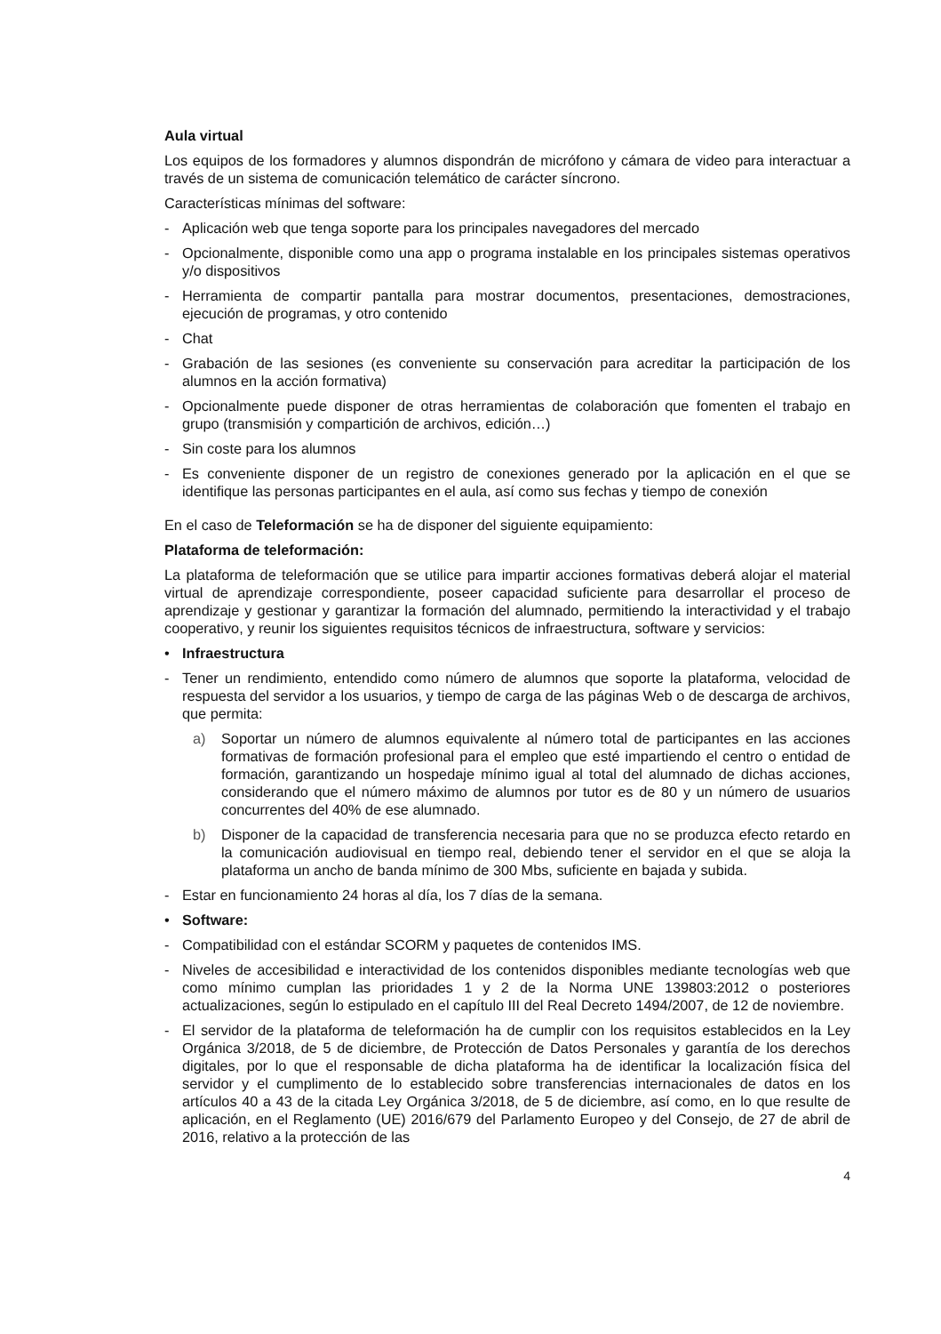Aula virtual
Los equipos de los formadores y alumnos dispondrán de micrófono y cámara de video para interactuar a través de un sistema de comunicación telemático de carácter síncrono.
Características mínimas del software:
- Aplicación web que tenga soporte para los principales navegadores del mercado
- Opcionalmente, disponible como una app o programa instalable en los principales sistemas operativos y/o dispositivos
- Herramienta de compartir pantalla para mostrar documentos, presentaciones, demostraciones, ejecución de programas, y otro contenido
- Chat
- Grabación de las sesiones (es conveniente su conservación para acreditar la participación de los alumnos en la acción formativa)
- Opcionalmente puede disponer de otras herramientas de colaboración que fomenten el trabajo en grupo (transmisión y compartición de archivos, edición…)
- Sin coste para los alumnos
- Es conveniente disponer de un registro de conexiones generado por la aplicación en el que se identifique las personas participantes en el aula, así como sus fechas y tiempo de conexión
En el caso de Teleformación se ha de disponer del siguiente equipamiento:
Plataforma de teleformación:
La plataforma de teleformación que se utilice para impartir acciones formativas deberá alojar el material virtual de aprendizaje correspondiente, poseer capacidad suficiente para desarrollar el proceso de aprendizaje y gestionar y garantizar la formación del alumnado, permitiendo la interactividad y el trabajo cooperativo, y reunir los siguientes requisitos técnicos de infraestructura, software y servicios:
• Infraestructura
- Tener un rendimiento, entendido como número de alumnos que soporte la plataforma, velocidad de respuesta del servidor a los usuarios, y tiempo de carga de las páginas Web o de descarga de archivos, que permita:
a) Soportar un número de alumnos equivalente al número total de participantes en las acciones formativas de formación profesional para el empleo que esté impartiendo el centro o entidad de formación, garantizando un hospedaje mínimo igual al total del alumnado de dichas acciones, considerando que el número máximo de alumnos por tutor es de 80 y un número de usuarios concurrentes del 40% de ese alumnado.
b) Disponer de la capacidad de transferencia necesaria para que no se produzca efecto retardo en la comunicación audiovisual en tiempo real, debiendo tener el servidor en el que se aloja la plataforma un ancho de banda mínimo de 300 Mbs, suficiente en bajada y subida.
- Estar en funcionamiento 24 horas al día, los 7 días de la semana.
• Software:
- Compatibilidad con el estándar SCORM y paquetes de contenidos IMS.
- Niveles de accesibilidad e interactividad de los contenidos disponibles mediante tecnologías web que como mínimo cumplan las prioridades 1 y 2 de la Norma UNE 139803:2012 o posteriores actualizaciones, según lo estipulado en el capítulo III del Real Decreto 1494/2007, de 12 de noviembre.
- El servidor de la plataforma de teleformación ha de cumplir con los requisitos establecidos en la Ley Orgánica 3/2018, de 5 de diciembre, de Protección de Datos Personales y garantía de los derechos digitales, por lo que el responsable de dicha plataforma ha de identificar la localización física del servidor y el cumplimento de lo establecido sobre transferencias internacionales de datos en los artículos 40 a 43 de la citada Ley Orgánica 3/2018, de 5 de diciembre, así como, en lo que resulte de aplicación, en el Reglamento (UE) 2016/679 del Parlamento Europeo y del Consejo, de 27 de abril de 2016, relativo a la protección de las
4